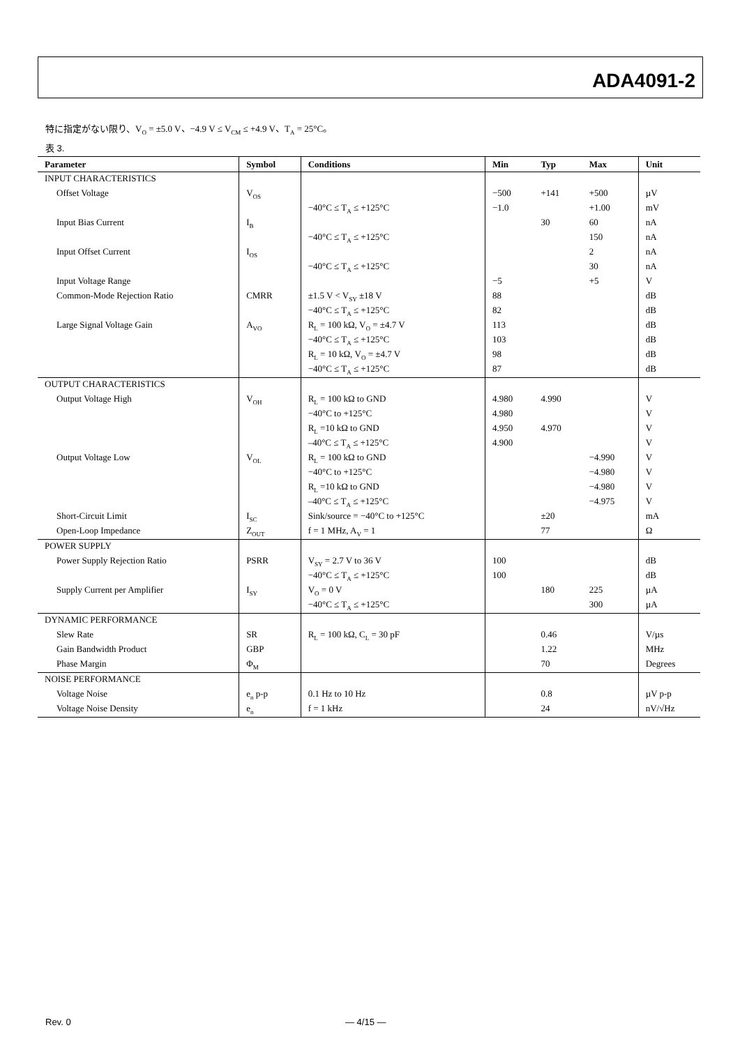ADA4091-2
特に指定がない限り、V<sub>O</sub> = ±5.0 V、−4.9 V ≤ V<sub>CM</sub> ≤ +4.9 V、T<sub>A</sub> = 25°C。
表 3.
| Parameter | Symbol | Conditions | Min | Typ | Max | Unit |
| --- | --- | --- | --- | --- | --- | --- |
| INPUT CHARACTERISTICS | | | | | | |
| Offset Voltage | V<sub>OS</sub> | | −500 | +141 | +500 | µV |
| | | −40°C ≤ T<sub>A</sub> ≤ +125°C | −1.0 | | +1.00 | mV |
| Input Bias Current | I<sub>B</sub> | | | 30 | 60 | nA |
| | | −40°C ≤ T<sub>A</sub> ≤ +125°C | | | 150 | nA |
| Input Offset Current | I<sub>OS</sub> | | | | 2 | nA |
| | | −40°C ≤ T<sub>A</sub> ≤ +125°C | | | 30 | nA |
| Input Voltage Range | | | −5 | | +5 | V |
| Common-Mode Rejection Ratio | CMRR | ±1.5 V < V<sub>SY</sub> ±18 V | 88 | | | dB |
| | | −40°C ≤ T<sub>A</sub> ≤ +125°C | 82 | | | dB |
| Large Signal Voltage Gain | A<sub>VO</sub> | R<sub>L</sub> = 100 kΩ, V<sub>O</sub> = ±4.7 V | 113 | | | dB |
| | | −40°C ≤ T<sub>A</sub> ≤ +125°C | 103 | | | dB |
| | | R<sub>L</sub> = 10 kΩ, V<sub>O</sub> = ±4.7 V | 98 | | | dB |
| | | −40°C ≤ T<sub>A</sub> ≤ +125°C | 87 | | | dB |
| OUTPUT CHARACTERISTICS | | | | | | |
| Output Voltage High | V<sub>OH</sub> | R<sub>L</sub> = 100 kΩ to GND | 4.980 | 4.990 | | V |
| | | −40°C to +125°C | 4.980 | | | V |
| | | R<sub>L</sub> =10 kΩ to GND | 4.950 | 4.970 | | V |
| | | –40°C ≤ T<sub>A</sub> ≤ +125°C | 4.900 | | | V |
| Output Voltage Low | V<sub>OL</sub> | R<sub>L</sub> = 100 kΩ to GND | | | −4.990 | V |
| | | −40°C to +125°C | | | −4.980 | V |
| | | R<sub>L</sub> =10 kΩ to GND | | | −4.980 | V |
| | | –40°C ≤ T<sub>A</sub> ≤ +125°C | | | −4.975 | V |
| Short-Circuit Limit | I<sub>SC</sub> | Sink/source = −40°C to +125°C | | ±20 | | mA |
| Open-Loop Impedance | Z<sub>OUT</sub> | f = 1 MHz, A<sub>V</sub> = 1 | | 77 | | Ω |
| POWER SUPPLY | | | | | | |
| Power Supply Rejection Ratio | PSRR | V<sub>SY</sub> = 2.7 V to 36 V | 100 | | | dB |
| | | −40°C ≤ T<sub>A</sub> ≤ +125°C | 100 | | | dB |
| Supply Current per Amplifier | I<sub>SY</sub> | V<sub>O</sub> = 0 V | | 180 | 225 | µA |
| | | −40°C ≤ T<sub>A</sub> ≤ +125°C | | | 300 | µA |
| DYNAMIC PERFORMANCE | | | | | | |
| Slew Rate | SR | R<sub>L</sub> = 100 kΩ, C<sub>L</sub> = 30 pF | | 0.46 | | V/µs |
| Gain Bandwidth Product | GBP | | | 1.22 | | MHz |
| Phase Margin | Φ<sub>M</sub> | | | 70 | | Degrees |
| NOISE PERFORMANCE | | | | | | |
| Voltage Noise | e<sub>n</sub> p-p | 0.1 Hz to 10 Hz | | 0.8 | | µV p-p |
| Voltage Noise Density | e<sub>n</sub> | f = 1 kHz | | 24 | | nV/√Hz |
Rev. 0 — 4/15 —